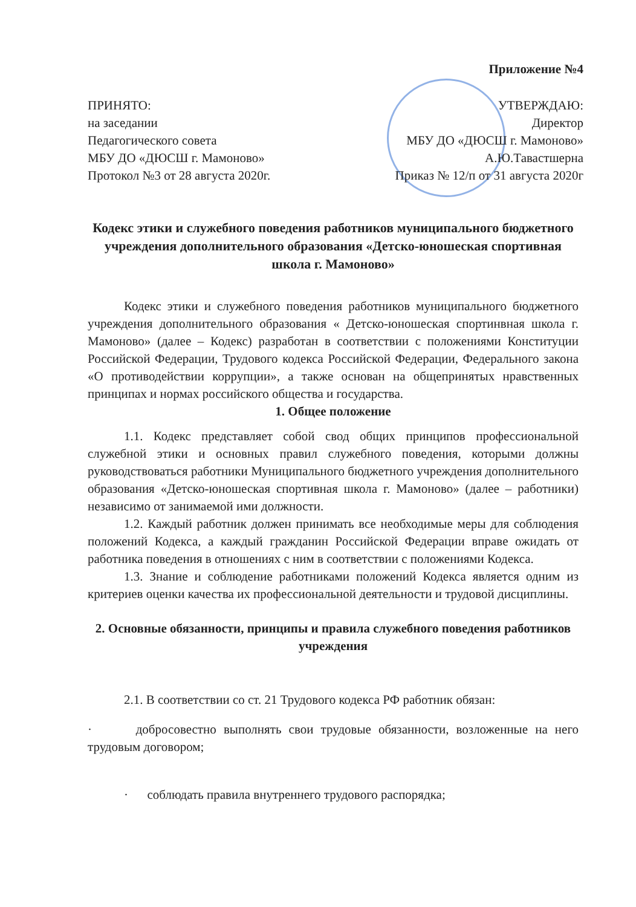Приложение №4
ПРИНЯТО:
на заседании
Педагогического совета
МБУ ДО «ДЮСШ г. Мамоново»
Протокол №3 от 28 августа 2020г.
УТВЕРЖДАЮ:
Директор
МБУ ДО «ДЮСШ г. Мамоново»
А.Ю.Тавастшерна
Приказ № 12/п от 31 августа 2020г
Кодекс этики и служебного поведения работников муниципального бюджетного учреждения дополнительного образования «Детско-юношеская спортивная школа г. Мамоново»
Кодекс этики и служебного поведения работников муниципального бюджетного учреждения дополнительного образования « Детско-юношеская спортинвная школа г. Мамоново» (далее – Кодекс) разработан в соответствии с положениями Конституции Российской Федерации, Трудового кодекса Российской Федерации, Федерального закона «О противодействии коррупции», а также основан на общепринятых нравственных принципах и нормах российского общества и государства.
1. Общее положение
1.1. Кодекс представляет собой свод общих принципов профессиональной служебной этики и основных правил служебного поведения, которыми должны руководствоваться работники Муниципального бюджетного учреждения дополнительного образования «Детско-юношеская спортивная школа г. Мамоново» (далее – работники) независимо от занимаемой ими должности.
1.2. Каждый работник должен принимать все необходимые меры для соблюдения положений Кодекса, а каждый гражданин Российской Федерации вправе ожидать от работника поведения в отношениях с ним в соответствии с положениями Кодекса.
1.3. Знание и соблюдение работниками положений Кодекса является одним из критериев оценки качества их профессиональной деятельности и трудовой дисциплины.
2. Основные обязанности, принципы и правила служебного поведения работников учреждения
2.1. В соответствии со ст. 21 Трудового кодекса РФ работник обязан:
· добросовестно выполнять свои трудовые обязанности, возложенные на него трудовым договором;
· соблюдать правила внутреннего трудового распорядка;